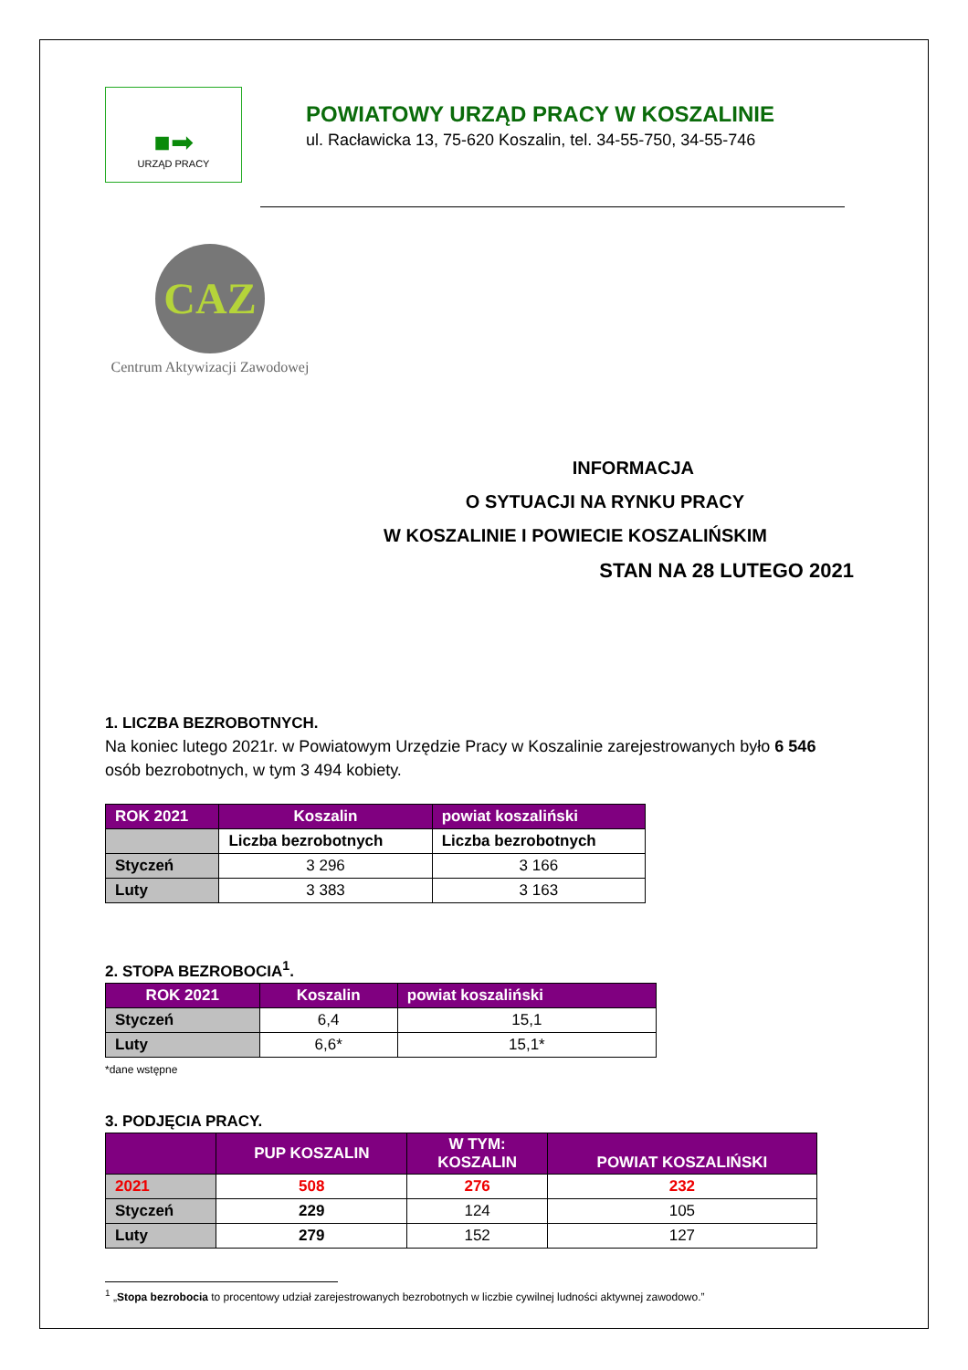■➡
URZĄD PRACY
POWIATOWY URZĄD PRACY W KOSZALINIE
ul. Racławicka 13, 75-620 Koszalin, tel. 34-55-750, 34-55-746
CAZ
Centrum Aktywizacji Zawodowej
INFORMACJA
O SYTUACJI NA RYNKU PRACY
W KOSZALINIE I POWIECIE KOSZALIŃSKIM
STAN NA 28 LUTEGO 2021
1. LICZBA BEZROBOTNYCH.
Na koniec lutego 2021r. w Powiatowym Urzędzie Pracy w Koszalinie zarejestrowanych było 6 546 osób bezrobotnych, w tym 3 494 kobiety.
| ROK 2021 | Koszalin | powiat koszaliński |
| --- | --- | --- |
| | Liczba bezrobotnych | Liczba bezrobotnych |
| Styczeń | 3 296 | 3 166 |
| Luty | 3 383 | 3 163 |
2. STOPA BEZROBOCIA<sup>1</sup>.
| ROK 2021 | Koszalin | powiat koszaliński |
| --- | --- | --- |
| Styczeń | 6,4 | 15,1 |
| Luty | 6,6* | 15,1* |
*dane wstępne
3. PODJĘCIA PRACY.
| | PUP KOSZALIN | W TYM: KOSZALIN | POWIAT KOSZALIŃSKI |
| --- | --- | --- | --- |
| 2021 | 508 | 276 | 232 |
| Styczeń | 229 | 124 | 105 |
| Luty | 279 | 152 | 127 |
<sup>1</sup> „Stopa bezrobocia to procentowy udział zarejestrowanych bezrobotnych w liczbie cywilnej ludności aktywnej zawodowo.”